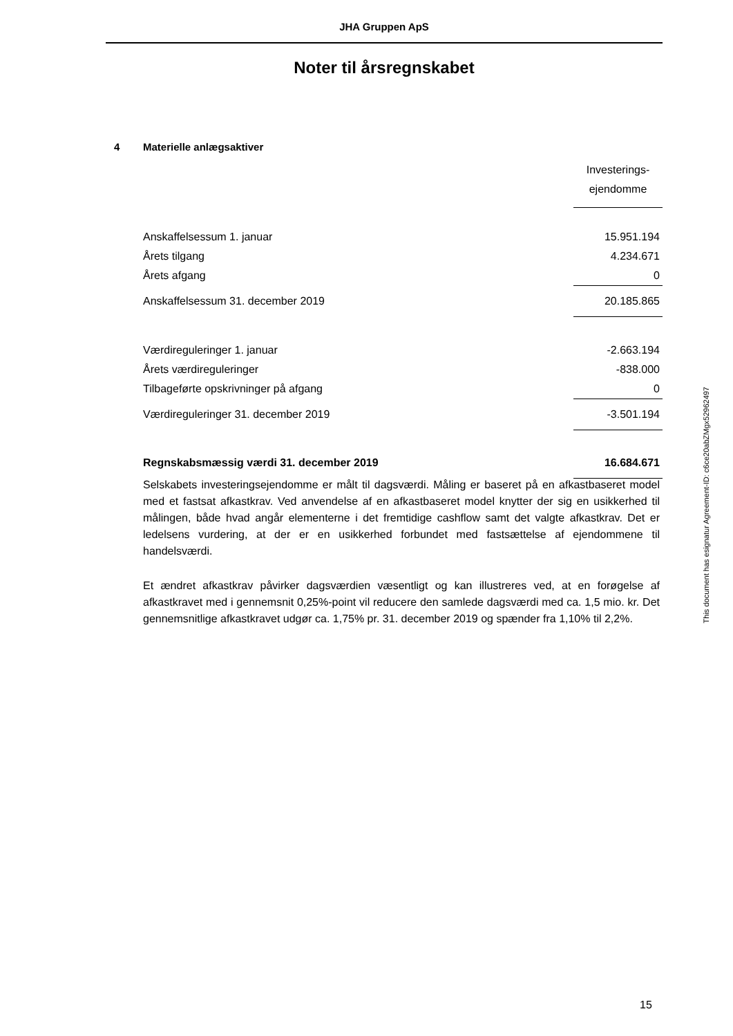JHA Gruppen ApS
Noter til årsregnskabet
4 Materielle anlægsaktiver
| | Investerings- ejendomme |
| --- | --- |
| Anskaffelsessum 1. januar | 15.951.194 |
| Årets tilgang | 4.234.671 |
| Årets afgang | 0 |
| Anskaffelsessum 31. december 2019 | 20.185.865 |
| Værdireguleringer 1. januar | -2.663.194 |
| Årets værdireguleringer | -838.000 |
| Tilbageførte opskrivninger på afgang | 0 |
| Værdireguleringer 31. december 2019 | -3.501.194 |
| Regnskabsmæssig værdi 31. december 2019 | 16.684.671 |
Selskabets investeringsejendomme er målt til dagsværdi. Måling er baseret på en afkastbaseret model med et fastsat afkastkrav. Ved anvendelse af en afkastbaseret model knytter der sig en usikkerhed til målingen, både hvad angår elementerne i det fremtidige cashflow samt det valgte afkastkrav. Det er ledelsens vurdering, at der er en usikkerhed forbundet med fastsættelse af ejendommene til handelsværdi.
Et ændret afkastkrav påvirker dagsværdien væsentligt og kan illustreres ved, at en forøgelse af afkastkravet med i gennemsnit 0,25%-point vil reducere den samlede dagsværdi med ca. 1,5 mio. kr. Det gennemsnitlige afkastkravet udgør ca. 1,75% pr. 31. december 2019 og spænder fra 1,10% til 2,2%.
This document has esignatur Agreement-ID: c6ce20abZMgx52962497
15